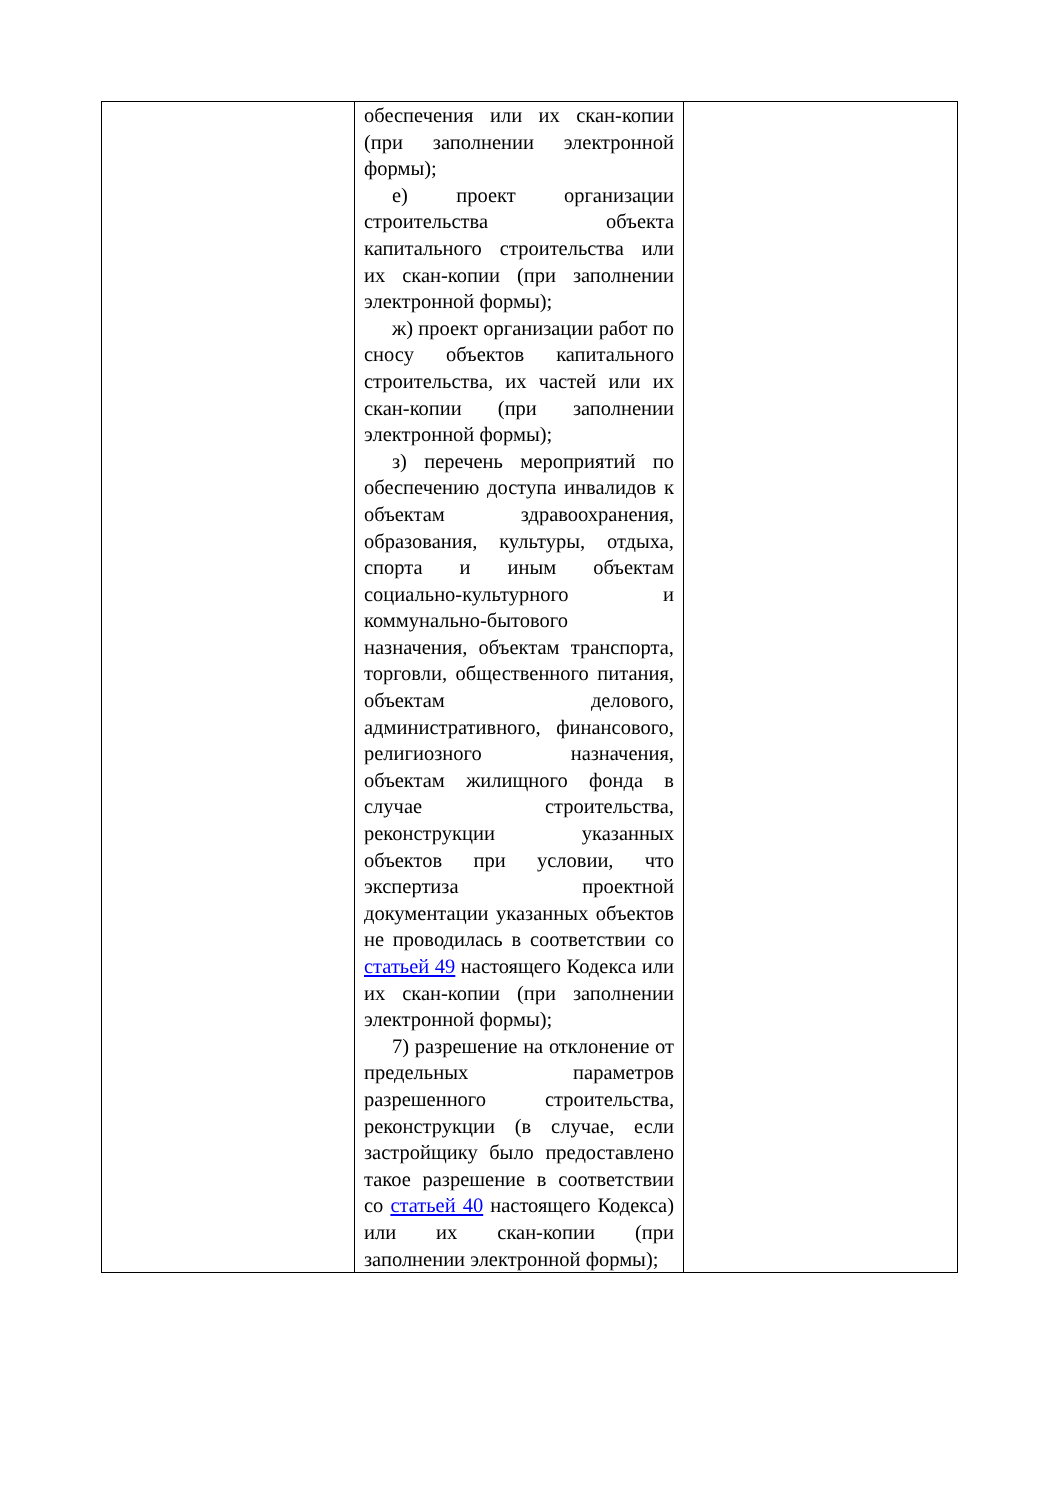| | обеспечения или их скан-копии (при заполнении электронной формы); е) проект организации строительства объекта капитального строительства или их скан-копии (при заполнении электронной формы); ж) проект организации работ по сносу объектов капитального строительства, их частей или их скан-копии (при заполнении электронной формы); з) перечень мероприятий по обеспечению доступа инвалидов к объектам здравоохранения, образования, культуры, отдыха, спорта и иным объектам социально-культурного и коммунально-бытового назначения, объектам транспорта, торговли, общественного питания, объектам делового, административного, финансового, религиозного назначения, объектам жилищного фонда в случае строительства, реконструкции указанных объектов при условии, что экспертиза проектной документации указанных объектов не проводилась в соответствии со статьей 49 настоящего Кодекса или их скан-копии (при заполнении электронной формы); 7) разрешение на отклонение от предельных параметров разрешенного строительства, реконструкции (в случае, если застройщику было предоставлено такое разрешение в соответствии со статьей 40 настоящего Кодекса) или их скан-копии (при заполнении электронной формы); | |